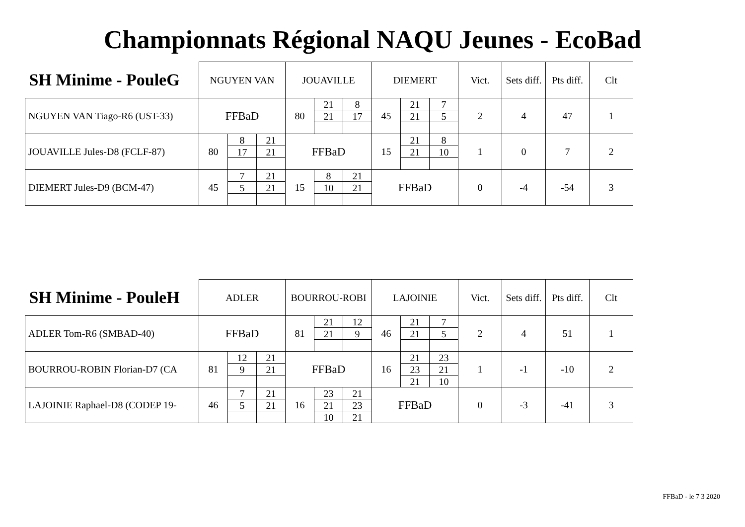Championnats Régional NAQU Jeunes - EcoBad
| SH Minime - PouleG | NGUYEN VAN | | | JOUAVILLE | | | DIEMERT | | | Vict. | Sets diff. | Pts diff. | Clt |
| --- | --- | --- | --- | --- | --- | --- | --- | --- | --- | --- | --- | --- | --- |
| NGUYEN VAN Tiago-R6 (UST-33) | FFBaD | | | 80 | 21 | 8 | 45 | 21 | 7 | 2 | 4 | 47 | 1 |
| | | | | | 21 | 17 | | 21 | 5 | | | | |
| JOUAVILLE Jules-D8 (FCLF-87) | 80 | 8 | 21 | FFBaD | | | 15 | 21 | 8 | 1 | 0 | 7 | 2 |
| | | 17 | 21 | | | | | 21 | 10 | | | | |
| DIEMERT Jules-D9 (BCM-47) | 45 | 7 | 21 | 15 | 8 | 21 | FFBaD | | | 0 | -4 | -54 | 3 |
| | | 5 | 21 | | 10 | 21 | | | | | | | |
| SH Minime - PouleH | ADLER | | | BOURROU-ROBI | | | LAJOINIE | | | Vict. | Sets diff. | Pts diff. | Clt |
| --- | --- | --- | --- | --- | --- | --- | --- | --- | --- | --- | --- | --- | --- |
| ADLER Tom-R6 (SMBAD-40) | FFBaD | | | 81 | 21 | 12 | 46 | 21 | 7 | 2 | 4 | 51 | 1 |
| | | | | | 21 | 9 | | 21 | 5 | | | | |
| BOURROU-ROBIN Florian-D7 (CA | 81 | 12 | 21 | FFBaD | | | 16 | 21 | 23 | 1 | -1 | -10 | 2 |
| | | 9 | 21 | | | | | 23 | 21 | | | | |
| | | | | | | | | 21 | 10 | | | | |
| LAJOINIE Raphael-D8 (CODEP 19- | 46 | 7 | 21 | 16 | 23 | 21 | FFBaD | | | 0 | -3 | -41 | 3 |
| | | 5 | 21 | | 21 | 23 | | | | | | | |
| | | | | | 10 | 21 | | | | | | | |
FFBaD - le 7 3 2020